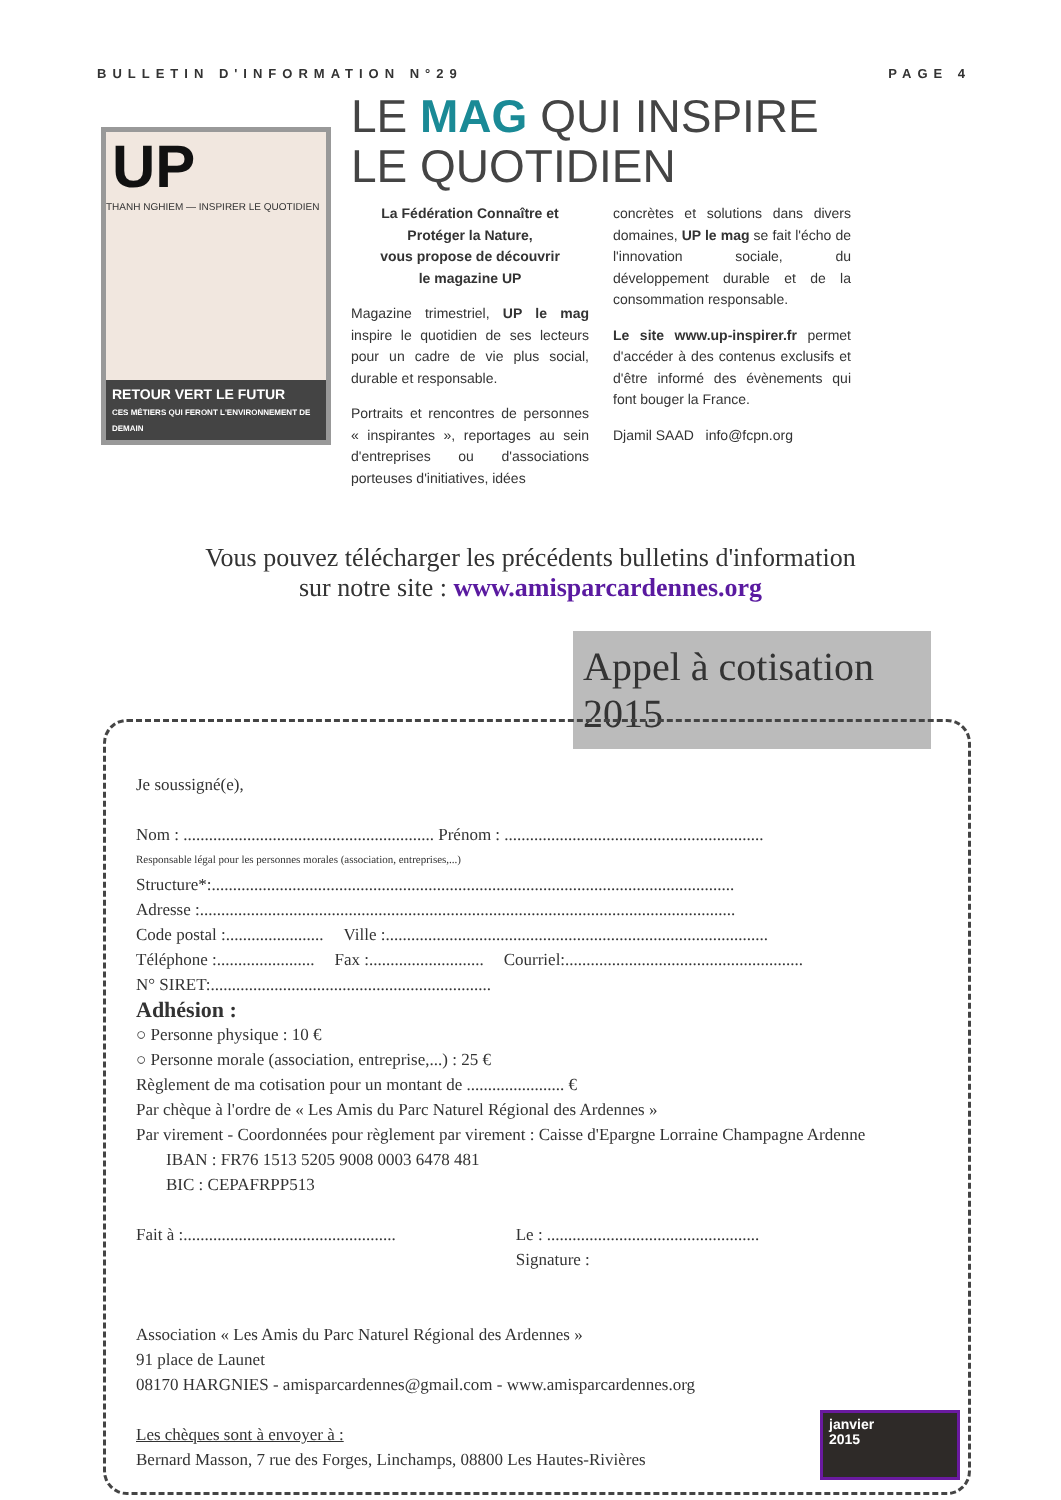BULLETIN D'INFORMATION N°29 PAGE 4
UP
THANH NGHIEM — INSPIRER LE QUOTIDIEN
RETOUR VERT LE FUTUR
CES MÉTIERS QUI FERONT L'ENVIRONNEMENT DE DEMAIN
LE MAG QUI INSPIRE
LE QUOTIDIEN
La Fédération Connaître et Protéger la Nature,
vous propose de découvrir
le magazine UP
Magazine trimestriel, UP le mag inspire le quotidien de ses lecteurs pour un cadre de vie plus social, durable et responsable.
Portraits et rencontres de personnes « inspirantes », reportages au sein d'entreprises ou d'associations porteuses d'initiatives, idées
concrètes et solutions dans divers domaines, UP le mag se fait l'écho de l'innovation sociale, du développement durable et de la consommation responsable.
Le site www.up-inspirer.fr permet d'accéder à des contenus exclusifs et d'être informé des évènements qui font bouger la France.
Djamil SAAD info@fcpn.org
Vous pouvez télécharger les précédents bulletins d'information
sur notre site : www.amisparcardennes.org
Appel à cotisation 2015
Je soussigné(e),
Nom : ........................................................... Prénom : .............................................................
Responsable légal pour les personnes morales (association, entreprises,...)
Structure*:...........................................................................................................................
Adresse :..............................................................................................................................
Code postal :....................... Ville :..........................................................................................
Téléphone :....................... Fax :........................... Courriel:........................................................
N° SIRET:..................................................................
Adhésion :
○ Personne physique : 10 €
○ Personne morale (association, entreprise,...) : 25 €
Règlement de ma cotisation pour un montant de ....................... €
Par chèque à l'ordre de « Les Amis du Parc Naturel Régional des Ardennes »
Par virement - Coordonnées pour règlement par virement : Caisse d'Epargne Lorraine Champagne Ardenne
IBAN : FR76 1513 5205 9008 0003 6478 481
BIC : CEPAFRPP513
Fait à :.................................................. Le : ..................................................
Signature :
Association « Les Amis du Parc Naturel Régional des Ardennes »
91 place de Launet
08170 HARGNIES - amisparcardennes@gmail.com - www.amisparcardennes.org
Les chèques sont à envoyer à :
Bernard Masson, 7 rue des Forges, Linchamps, 08800 Les Hautes-Rivières
janvier
2015